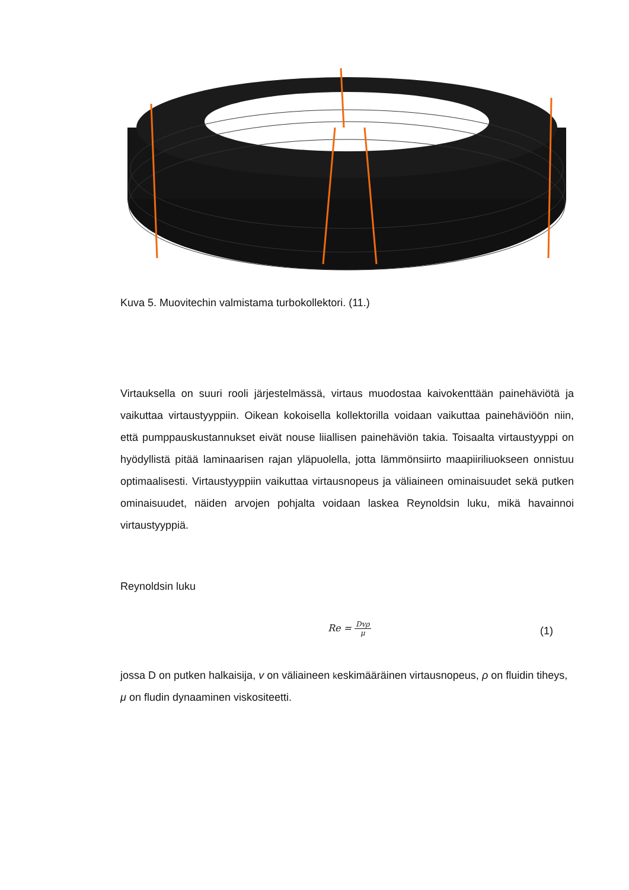Kuva 5. Muovitechin valmistama turbokollektori. (11.)
Virtauksella on suuri rooli järjestelmässä, virtaus muodostaa kaivokenttään pai­nehäviötä ja vaikuttaa virtaustyyppiin. Oikean kokoisella kollektorilla voidaan vai­kuttaa painehäviöön niin, että pumppauskustannukset eivät nouse liiallisen pai­nehäviön takia. Toisaalta virtaustyyppi on hyödyllistä pitää laminaarisen rajan ylä­puolella, jotta lämmönsiirto maapiiriliuokseen onnistuu optimaalisesti. Virtaus­tyyppiin vaikuttaa virtausnopeus ja väliaineen ominaisuudet sekä putken ominai­suudet, näiden arvojen pohjalta voidaan laskea Reynoldsin luku, mikä havainnoi virtaustyyppiä.
Reynoldsin luku
Re = Dvρ μ (1)
jossa D on putken halkaisija, v on väliaineen keskimääräinen virtausnopeus, ρ on fluidin tiheys, μ on fludin dynaaminen viskositeetti.